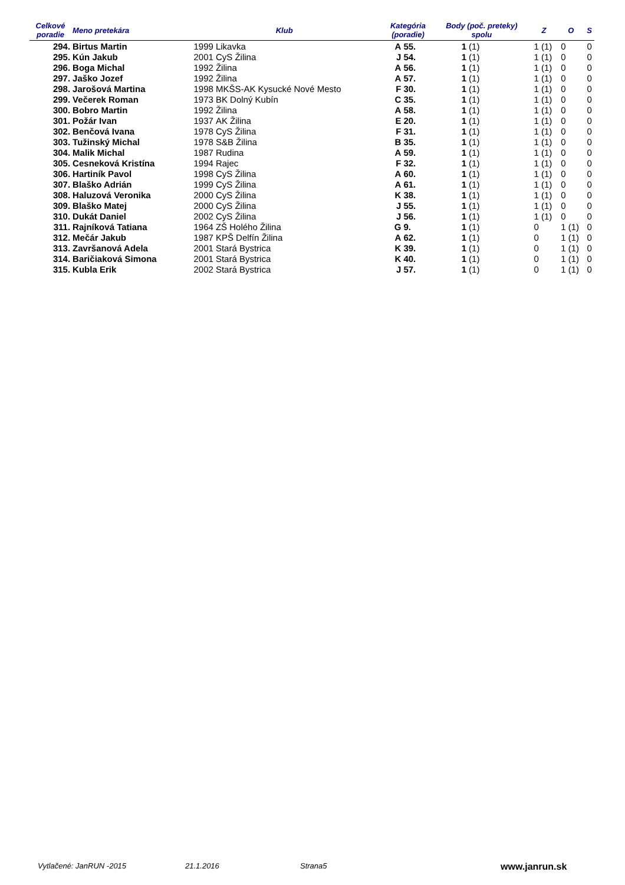| Celkové poradie | Meno pretekára | Klub | | Kategória (poradie) | | Body (poč. preteky) spolu | | Z | | O | | S |
| --- | --- | --- | --- | --- | --- | --- | --- | --- | --- | --- | --- | --- |
| 294. | Birtus Martin | 1999 | Likavka | A | 55. | 1 | (1) | 1 | (1) | 0 | | 0 |
| 295. | Kún Jakub | 2001 | CyS Žilina | J | 54. | 1 | (1) | 1 | (1) | 0 | | 0 |
| 296. | Boga Michal | 1992 | Žilina | A | 56. | 1 | (1) | 1 | (1) | 0 | | 0 |
| 297. | Jaško Jozef | 1992 | Žilina | A | 57. | 1 | (1) | 1 | (1) | 0 | | 0 |
| 298. | Jarošová Martina | 1998 | MKŠS-AK Kysucké Nové Mesto | F | 30. | 1 | (1) | 1 | (1) | 0 | | 0 |
| 299. | Večerek Roman | 1973 | BK Dolný Kubín | C | 35. | 1 | (1) | 1 | (1) | 0 | | 0 |
| 300. | Bobro Martin | 1992 | Žilina | A | 58. | 1 | (1) | 1 | (1) | 0 | | 0 |
| 301. | Požár Ivan | 1937 | AK Žilina | E | 20. | 1 | (1) | 1 | (1) | 0 | | 0 |
| 302. | Benčová Ivana | 1978 | CyS Žilina | F | 31. | 1 | (1) | 1 | (1) | 0 | | 0 |
| 303. | Tužinský Michal | 1978 | S&B Žilina | B | 35. | 1 | (1) | 1 | (1) | 0 | | 0 |
| 304. | Malik Michal | 1987 | Rudina | A | 59. | 1 | (1) | 1 | (1) | 0 | | 0 |
| 305. | Cesneková Kristína | 1994 | Rajec | F | 32. | 1 | (1) | 1 | (1) | 0 | | 0 |
| 306. | Hartiník Pavol | 1998 | CyS Žilina | A | 60. | 1 | (1) | 1 | (1) | 0 | | 0 |
| 307. | Blaško Adrián | 1999 | CyS Žilina | A | 61. | 1 | (1) | 1 | (1) | 0 | | 0 |
| 308. | Haluzová Veronika | 2000 | CyS Žilina | K | 38. | 1 | (1) | 1 | (1) | 0 | | 0 |
| 309. | Blaško Matej | 2000 | CyS Žilina | J | 55. | 1 | (1) | 1 | (1) | 0 | | 0 |
| 310. | Dukát Daniel | 2002 | CyS Žilina | J | 56. | 1 | (1) | 1 | (1) | 0 | | 0 |
| 311. | Rajníková Tatiana | 1964 | ZŠ Holého Žilina | G | 9. | 1 | (1) | 0 | | 1 | (1) | 0 |
| 312. | Mečár Jakub | 1987 | KPŠ Delfín Žilina | A | 62. | 1 | (1) | 0 | | 1 | (1) | 0 |
| 313. | Završanová Adela | 2001 | Stará Bystrica | K | 39. | 1 | (1) | 0 | | 1 | (1) | 0 |
| 314. | Baričiaková Simona | 2001 | Stará Bystrica | K | 40. | 1 | (1) | 0 | | 1 | (1) | 0 |
| 315. | Kubla Erik | 2002 | Stará Bystrica | J | 57. | 1 | (1) | 0 | | 1 | (1) | 0 |
Vytlačené: JanRUN -2015 21.1.2016 Strana5 www.janrun.sk